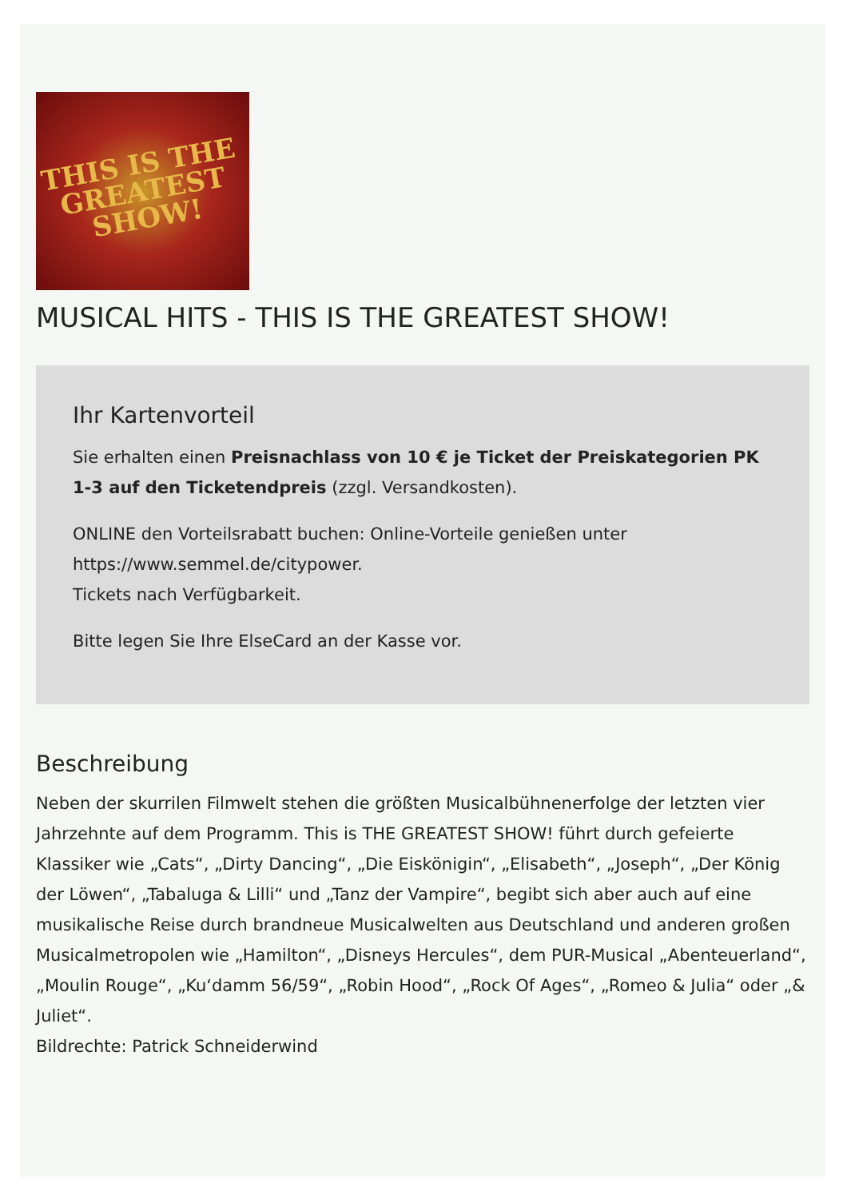THIS IS THE
GREATEST
SHOW!
MUSICAL HITS - THIS IS THE GREATEST SHOW!
Ihr Kartenvorteil
Sie erhalten einen Preisnachlass von 10 € je Ticket der Preiskategorien PK 1-3 auf den Ticketendpreis (zzgl. Versandkosten).
ONLINE den Vorteilsrabatt buchen: Online-Vorteile genießen unter https://www.semmel.de/citypower.
Tickets nach Verfügbarkeit.
Bitte legen Sie Ihre ElseCard an der Kasse vor.
Beschreibung
Neben der skurrilen Filmwelt stehen die größten Musicalbühnenerfolge der letzten vier Jahrzehnte auf dem Programm. This is THE GREATEST SHOW! führt durch gefeierte Klassiker wie „Cats“, „Dirty Dancing“, „Die Eiskönigin“, „Elisabeth“, „Joseph“, „Der König der Löwen“, „Tabaluga & Lilli“ und „Tanz der Vampire“, begibt sich aber auch auf eine musikalische Reise durch brandneue Musicalwelten aus Deutschland und anderen großen Musicalmetropolen wie „Hamilton“, „Disneys Hercules“, dem PUR-Musical „Abenteuerland“, „Moulin Rouge“, „Ku‘damm 56/59“, „Robin Hood“, „Rock Of Ages“, „Romeo & Julia“ oder „& Juliet“.
Bildrechte: Patrick Schneiderwind